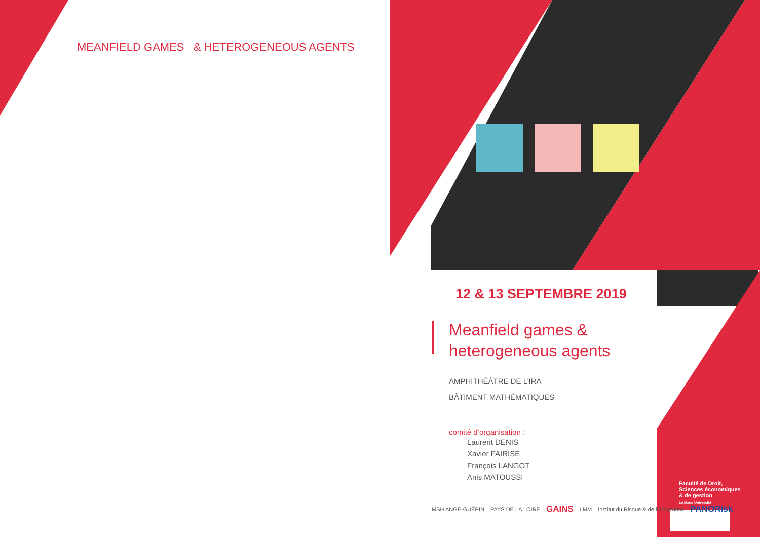MEANFIELD GAMES & HETEROGENEOUS AGENTS
12 & 13 SEPTEMBRE 2019
Meanfield games &
heterogeneous agents
AMPHITHÉÂTRE DE L’IRA
BÂTIMENT MATHÉMATIQUES
comité d’organisation :
Laurent DENIS
Xavier FAIRISE
François LANGOT
Anis MATOUSSI
MSH ANGE-GUÉPIN PAYS DE LA LOIRE GAINS LMM Institut du Risque & de l'Assurance PANORisk
Faculté de Droit,
Sciences économiques
& de gestion
Le Mans Université